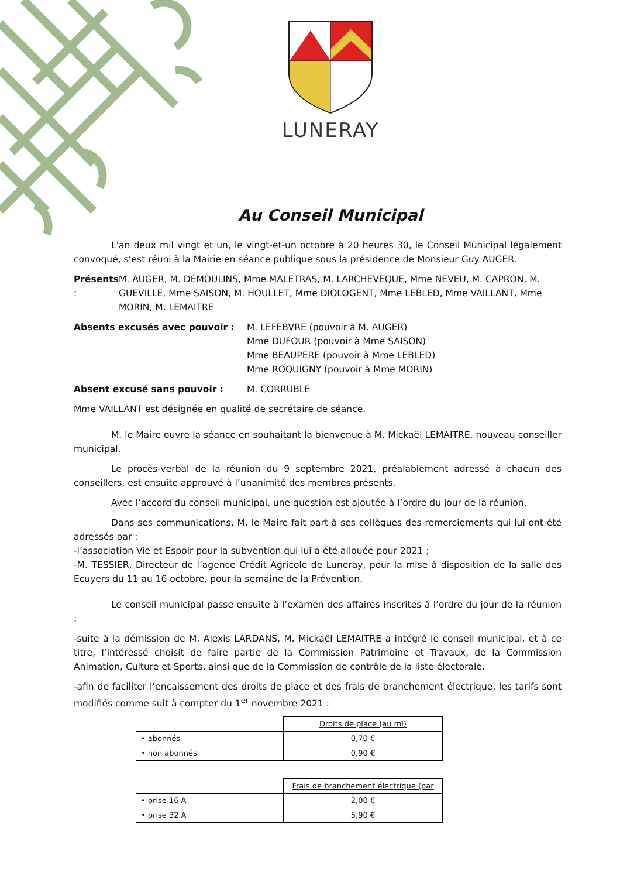LUNERAY
Au Conseil Municipal
L'an deux mil vingt et un, le vingt-et-un octobre à 20 heures 30, le Conseil Municipal légalement convoqué, s’est réuni à la Mairie en séance publique sous la présidence de Monsieur Guy AUGER.
Présents : M. AUGER, M. DÉMOULINS, Mme MALETRAS, M. LARCHEVEQUE, Mme NEVEU, M. CAPRON, M. GUEVILLE, Mme SAISON, M. HOULLET, Mme DIOLOGENT, Mme LEBLED, Mme VAILLANT, Mme MORIN, M. LEMAITRE
Absents excusés avec pouvoir : M. LEFEBVRE (pouvoir à M. AUGER)
Mme DUFOUR (pouvoir à Mme SAISON)
Mme BEAUPERE (pouvoir à Mme LEBLED)
Mme ROQUIGNY (pouvoir à Mme MORIN)
Absent excusé sans pouvoir : M. CORRUBLE
Mme VAILLANT est désignée en qualité de secrétaire de séance.
M. le Maire ouvre la séance en souhaitant la bienvenue à M. Mickaël LEMAITRE, nouveau conseiller municipal.
Le procès-verbal de la réunion du 9 septembre 2021, préalablement adressé à chacun des conseillers, est ensuite approuvé à l’unanimité des membres présents.
Avec l’accord du conseil municipal, une question est ajoutée à l’ordre du jour de la réunion.
Dans ses communications, M. le Maire fait part à ses collègues des remerciements qui lui ont été adressés par :
-l’association Vie et Espoir pour la subvention qui lui a été allouée pour 2021 ;
-M. TESSIER, Directeur de l’agence Crédit Agricole de Luneray, pour la mise à disposition de la salle des Ecuyers du 11 au 16 octobre, pour la semaine de la Prévention.
Le conseil municipal passe ensuite à l’examen des affaires inscrites à l’ordre du jour de la réunion :
-suite à la démission de M. Alexis LARDANS, M. Mickaël LEMAITRE a intégré le conseil municipal, et à ce titre, l’intéressé choisit de faire partie de la Commission Patrimoine et Travaux, de la Commission Animation, Culture et Sports, ainsi que de la Commission de contrôle de la liste électorale.
-afin de faciliter l’encaissement des droits de place et des frais de branchement électrique, les tarifs sont modifiés comme suit à compter du 1<sup>er</sup> novembre 2021 :
| | Droits de place (au ml) |
| • abonnés | 0,70 € |
| • non abonnés | 0,90 € |
| | Frais de branchement électrique (par |
| • prise 16 A | 2,00 € |
| • prise 32 A | 5,90 € |